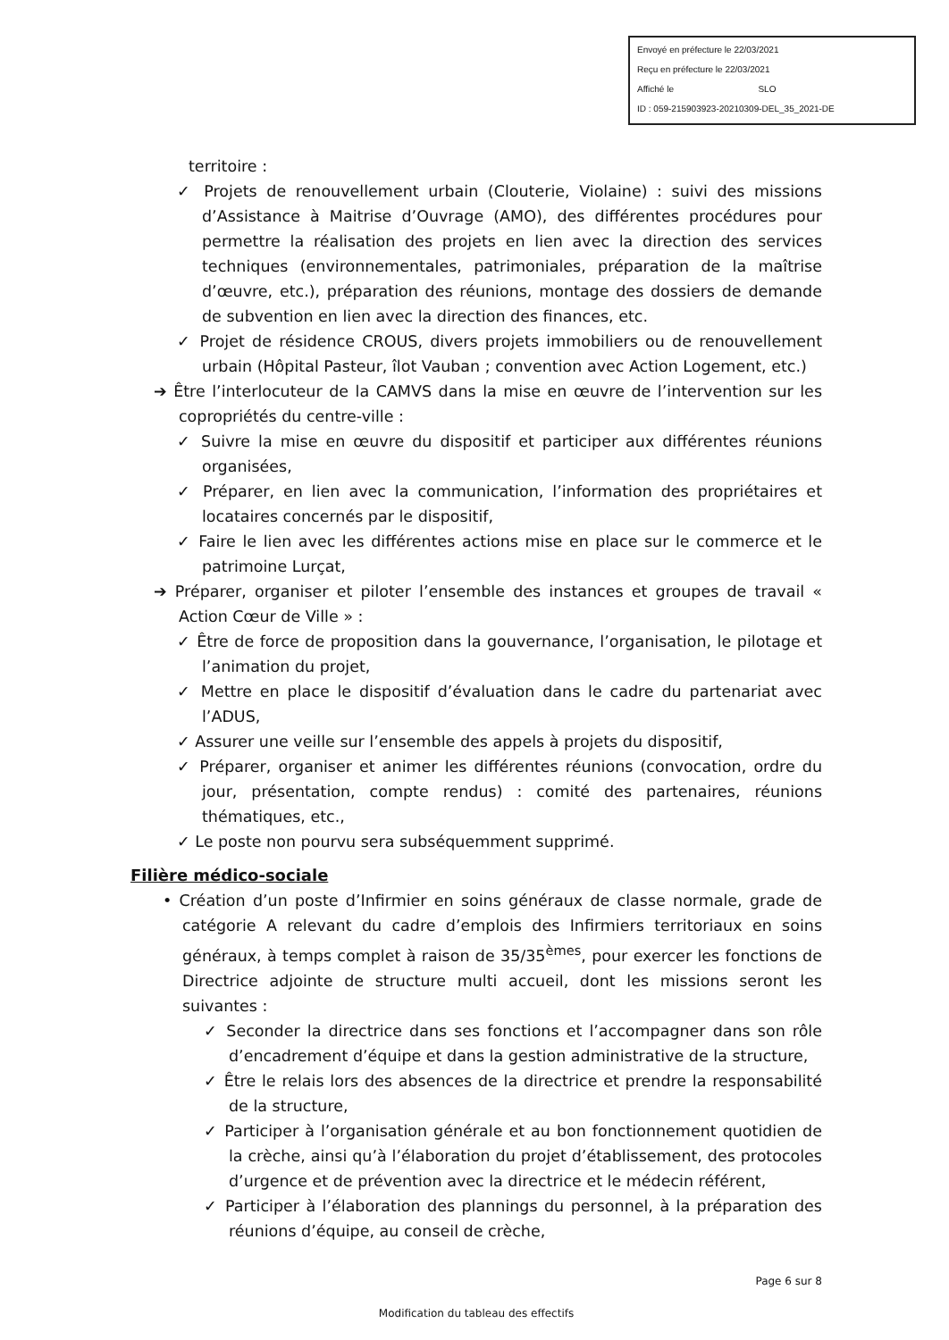Envoyé en préfecture le 22/03/2021
Reçu en préfecture le 22/03/2021
Affiché le SLO
ID : 059-215903923-20210309-DEL_35_2021-DE
territoire :
✓ Projets de renouvellement urbain (Clouterie, Violaine) : suivi des missions d’Assistance à Maitrise d’Ouvrage (AMO), des différentes procédures pour permettre la réalisation des projets en lien avec la direction des services techniques (environnementales, patrimoniales, préparation de la maîtrise d’œuvre, etc.), préparation des réunions, montage des dossiers de demande de subvention en lien avec la direction des finances, etc.
✓ Projet de résidence CROUS, divers projets immobiliers ou de renouvellement urbain (Hôpital Pasteur, îlot Vauban ; convention avec Action Logement, etc.)
➔ Être l’interlocuteur de la CAMVS dans la mise en œuvre de l’intervention sur les copropriétés du centre-ville :
✓ Suivre la mise en œuvre du dispositif et participer aux différentes réunions organisées,
✓ Préparer, en lien avec la communication, l’information des propriétaires et locataires concernés par le dispositif,
✓ Faire le lien avec les différentes actions mise en place sur le commerce et le patrimoine Lurçat,
➔ Préparer, organiser et piloter l’ensemble des instances et groupes de travail « Action Cœur de Ville » :
✓ Être de force de proposition dans la gouvernance, l’organisation, le pilotage et l’animation du projet,
✓ Mettre en place le dispositif d’évaluation dans le cadre du partenariat avec l’ADUS,
✓ Assurer une veille sur l’ensemble des appels à projets du dispositif,
✓ Préparer, organiser et animer les différentes réunions (convocation, ordre du jour, présentation, compte rendus) : comité des partenaires, réunions thématiques, etc.,
✓ Le poste non pourvu sera subséquemment supprimé.
Filière médico-sociale
• Création d’un poste d’Infirmier en soins généraux de classe normale, grade de catégorie A relevant du cadre d’emplois des Infirmiers territoriaux en soins généraux, à temps complet à raison de 35/35<sup>èmes</sup>, pour exercer les fonctions de Directrice adjointe de structure multi accueil, dont les missions seront les suivantes :
✓ Seconder la directrice dans ses fonctions et l’accompagner dans son rôle d’encadrement d’équipe et dans la gestion administrative de la structure,
✓ Être le relais lors des absences de la directrice et prendre la responsabilité de la structure,
✓ Participer à l’organisation générale et au bon fonctionnement quotidien de la crèche, ainsi qu’à l’élaboration du projet d’établissement, des protocoles d’urgence et de prévention avec la directrice et le médecin référent,
✓ Participer à l’élaboration des plannings du personnel, à la préparation des réunions d’équipe, au conseil de crèche,
Page 6 sur 8
Modification du tableau des effectifs